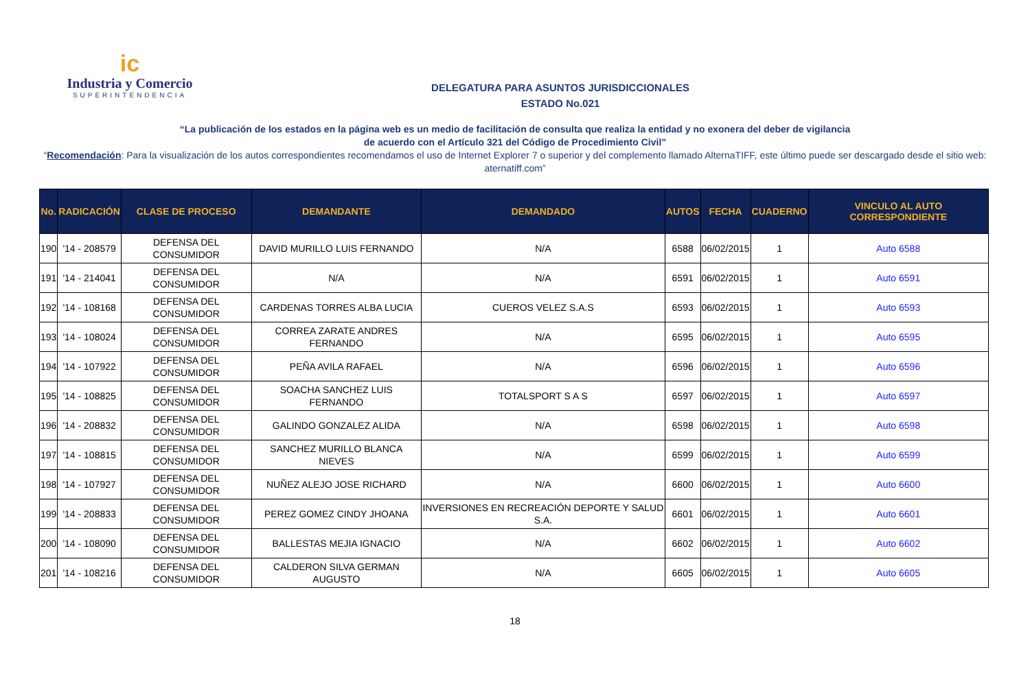ic
Industria y Comercio
SUPERINTENDENCIA
DELEGATURA PARA ASUNTOS JURISDICCIONALES
ESTADO No.021
“La publicación de los estados en la página web es un medio de facilitación de consulta que realiza la entidad y no exonera del deber de vigilancia
de acuerdo con el Artículo 321 del Código de Procedimiento Civil”
“Recomendación: Para la visualización de los autos correspondientes recomendamos el uso de Internet Explorer 7 o superior y del complemento llamado AlternaTIFF, este último puede ser descargado desde el sitio web: aternatiff.com”
| No. | RADICACIÓN | CLASE DE PROCESO | DEMANDANTE | DEMANDADO | AUTOS | FECHA | CUADERNO | VINCULO AL AUTO CORRESPONDIENTE |
| --- | --- | --- | --- | --- | --- | --- | --- | --- |
| 190 | '14 - 208579 | DEFENSA DEL CONSUMIDOR | DAVID MURILLO LUIS FERNANDO | N/A | 6588 | 06/02/2015 | 1 | Auto 6588 |
| 191 | '14 - 214041 | DEFENSA DEL CONSUMIDOR | N/A | N/A | 6591 | 06/02/2015 | 1 | Auto 6591 |
| 192 | '14 - 108168 | DEFENSA DEL CONSUMIDOR | CARDENAS TORRES ALBA LUCIA | CUEROS VELEZ S.A.S | 6593 | 06/02/2015 | 1 | Auto 6593 |
| 193 | '14 - 108024 | DEFENSA DEL CONSUMIDOR | CORREA ZARATE ANDRES FERNANDO | N/A | 6595 | 06/02/2015 | 1 | Auto 6595 |
| 194 | '14 - 107922 | DEFENSA DEL CONSUMIDOR | PEÑA AVILA RAFAEL | N/A | 6596 | 06/02/2015 | 1 | Auto 6596 |
| 195 | '14 - 108825 | DEFENSA DEL CONSUMIDOR | SOACHA SANCHEZ LUIS FERNANDO | TOTALSPORT S A S | 6597 | 06/02/2015 | 1 | Auto 6597 |
| 196 | '14 - 208832 | DEFENSA DEL CONSUMIDOR | GALINDO GONZALEZ ALIDA | N/A | 6598 | 06/02/2015 | 1 | Auto 6598 |
| 197 | '14 - 108815 | DEFENSA DEL CONSUMIDOR | SANCHEZ MURILLO BLANCA NIEVES | N/A | 6599 | 06/02/2015 | 1 | Auto 6599 |
| 198 | '14 - 107927 | DEFENSA DEL CONSUMIDOR | NUÑEZ ALEJO JOSE RICHARD | N/A | 6600 | 06/02/2015 | 1 | Auto 6600 |
| 199 | '14 - 208833 | DEFENSA DEL CONSUMIDOR | PEREZ GOMEZ CINDY JHOANA | INVERSIONES EN RECREACIÓN DEPORTE Y SALUD S.A. | 6601 | 06/02/2015 | 1 | Auto 6601 |
| 200 | '14 - 108090 | DEFENSA DEL CONSUMIDOR | BALLESTAS MEJIA IGNACIO | N/A | 6602 | 06/02/2015 | 1 | Auto 6602 |
| 201 | '14 - 108216 | DEFENSA DEL CONSUMIDOR | CALDERON SILVA GERMAN AUGUSTO | N/A | 6605 | 06/02/2015 | 1 | Auto 6605 |
18